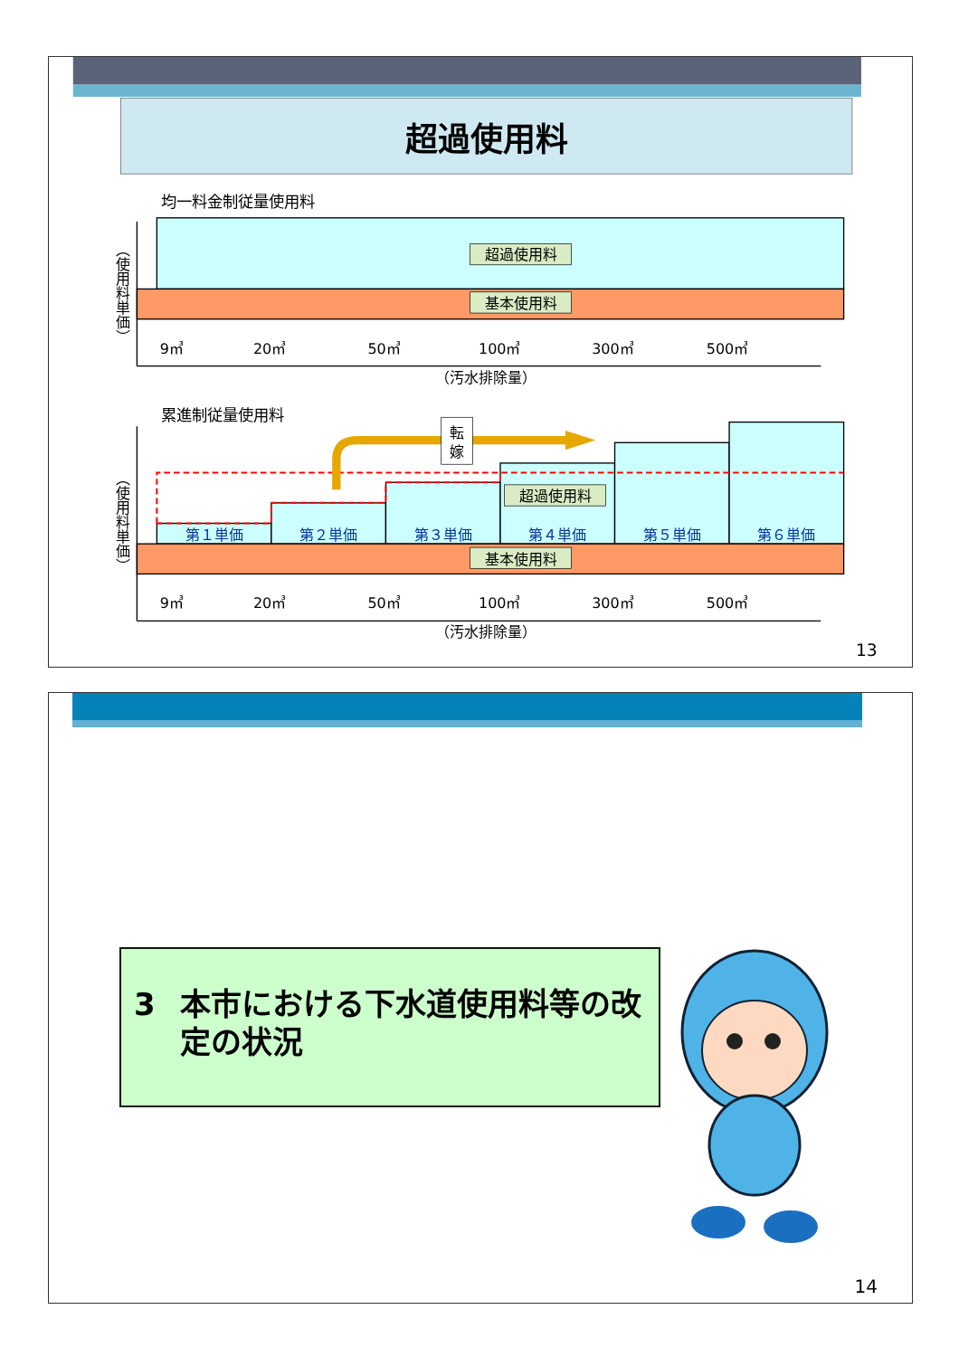超過使用料
均一料金制従量使用料
（使用料単価）
超過使用料
基本使用料
9㎥
20㎥
50㎥
100㎥
300㎥
500㎥
（汚水排除量）
累進制従量使用料
（使用料単価）
転
嫁
超過使用料
第１単価
第２単価
第３単価
第４単価
第５単価
第６単価
基本使用料
9㎥
20㎥
50㎥
100㎥
300㎥
500㎥
（汚水排除量）
13
3 本市における下水道使用料等の改定の状況
14